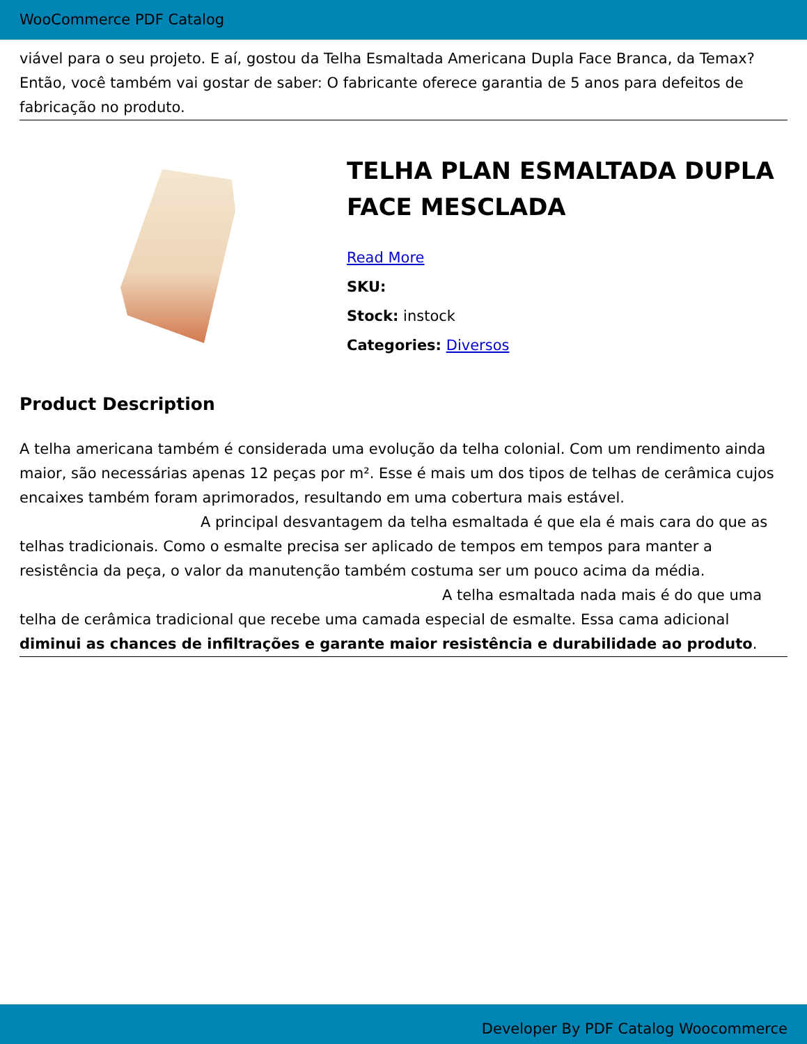WooCommerce PDF Catalog
viável para o seu projeto. E aí, gostou da Telha Esmaltada Americana Dupla Face Branca, da Temax? Então, você também vai gostar de saber: O fabricante oferece garantia de 5 anos para defeitos de fabricação no produto.
TELHA PLAN ESMALTADA DUPLA FACE MESCLADA
Read More
SKU:
Stock: instock
Categories: Diversos
Product Description
A telha americana também é considerada uma evolução da telha colonial. Com um rendimento ainda maior, são necessárias apenas 12 peças por m². Esse é mais um dos tipos de telhas de cerâmica cujos encaixes também foram aprimorados, resultando em uma cobertura mais estável.
A principal desvantagem da telha esmaltada é que ela é mais cara do que as telhas tradicionais. Como o esmalte precisa ser aplicado de tempos em tempos para manter a resistência da peça, o valor da manutenção também costuma ser um pouco acima da média.
A telha esmaltada nada mais é do que uma telha de cerâmica tradicional que recebe uma camada especial de esmalte. Essa cama adicional diminui as chances de infiltrações e garante maior resistência e durabilidade ao produto.
Developer By PDF Catalog Woocommerce